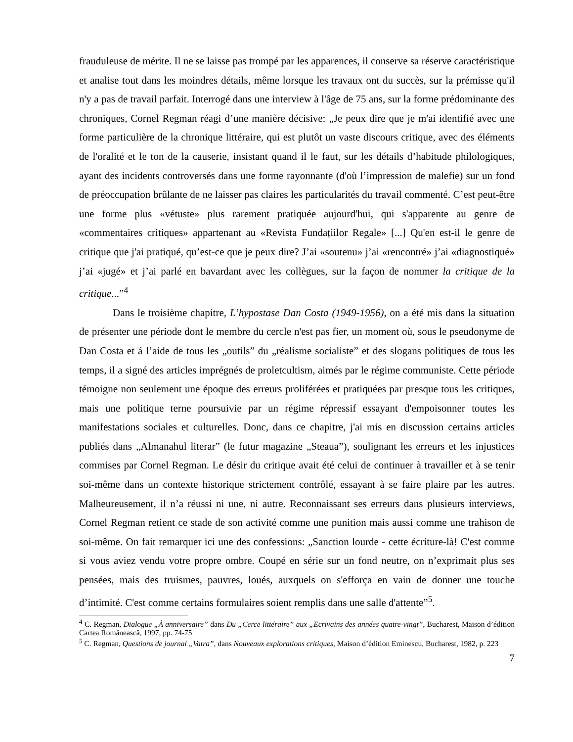frauduleuse de mérite. Il ne se laisse pas trompé par les apparences, il conserve sa réserve caractéristique et analise tout dans les moindres détails, même lorsque les travaux ont du succès, sur la prémisse qu'il n'y a pas de travail parfait. Interrogé dans une interview à l'âge de 75 ans, sur la forme prédominante des chroniques, Cornel Regman réagi d’une manière décisive: „Je peux dire que je m'ai identifié avec une forme particulière de la chronique littéraire, qui est plutôt un vaste discours critique, avec des éléments de l'oralité et le ton de la causerie, insistant quand il le faut, sur les détails d’habitude philologiques, ayant des incidents controversés dans une forme rayonnante (d'où l’impression de malefie) sur un fond de préoccupation brûlante de ne laisser pas claires les particularités du travail commenté. C’est peut-être une forme plus «vétuste» plus rarement pratiquée aujourd'hui, qui s'apparente au genre de «commentaires critiques» appartenant au «Revista Fundațiilor Regale» [...] Qu'en est-il le genre de critique que j'ai pratiqué, qu’est-ce que je peux dire? J’ai «soutenu» j’ai «rencontré» j’ai «diagnostiqué» j’ai «jugé» et j’ai parlé en bavardant avec les collègues, sur la façon de nommer la critique de la critique...”<sup>4</sup>
Dans le troisième chapitre, L’hypostase Dan Costa (1949-1956), on a été mis dans la situation de présenter une période dont le membre du cercle n'est pas fier, un moment où, sous le pseudonyme de Dan Costa et á l’aide de tous les „outils” du „réalisme socialiste” et des slogans politiques de tous les temps, il a signé des articles imprégnés de proletcultism, aimés par le régime communiste. Cette période témoigne non seulement une époque des erreurs proliférées et pratiquées par presque tous les critiques, mais une politique terne poursuivie par un régime répressif essayant d'empoisonner toutes les manifestations sociales et culturelles. Donc, dans ce chapitre, j'ai mis en discussion certains articles publiés dans „Almanahul literar” (le futur magazine „Steaua”), soulignant les erreurs et les injustices commises par Cornel Regman. Le désir du critique avait été celui de continuer à travailler et à se tenir soi-même dans un contexte historique strictement contrôlé, essayant à se faire plaire par les autres. Malheureusement, il n’a réussi ni une, ni autre. Reconnaissant ses erreurs dans plusieurs interviews, Cornel Regman retient ce stade de son activité comme une punition mais aussi comme une trahison de soi-même. On fait remarquer ici une des confessions: „Sanction lourde - cette écriture-là! C'est comme si vous aviez vendu votre propre ombre. Coupé en série sur un fond neutre, on n’exprimait plus ses pensées, mais des truismes, pauvres, loués, auxquels on s'efforça en vain de donner une touche d’intimité. C'est comme certains formulaires soient remplis dans une salle d'attente”<sup>5</sup>.
<sup>4</sup> C. Regman, Dialogue „À anniversaire” dans Du „Cerce littéraire” aux „Ecrivains des années quatre-vingt”, Bucharest, Maison d’édition Cartea Românească, 1997, pp. 74-75
<sup>5</sup> C. Regman, Questions de journal „Vatra”, dans Nouveaux explorations critiques, Maison d’édition Eminescu, Bucharest, 1982, p. 223
7